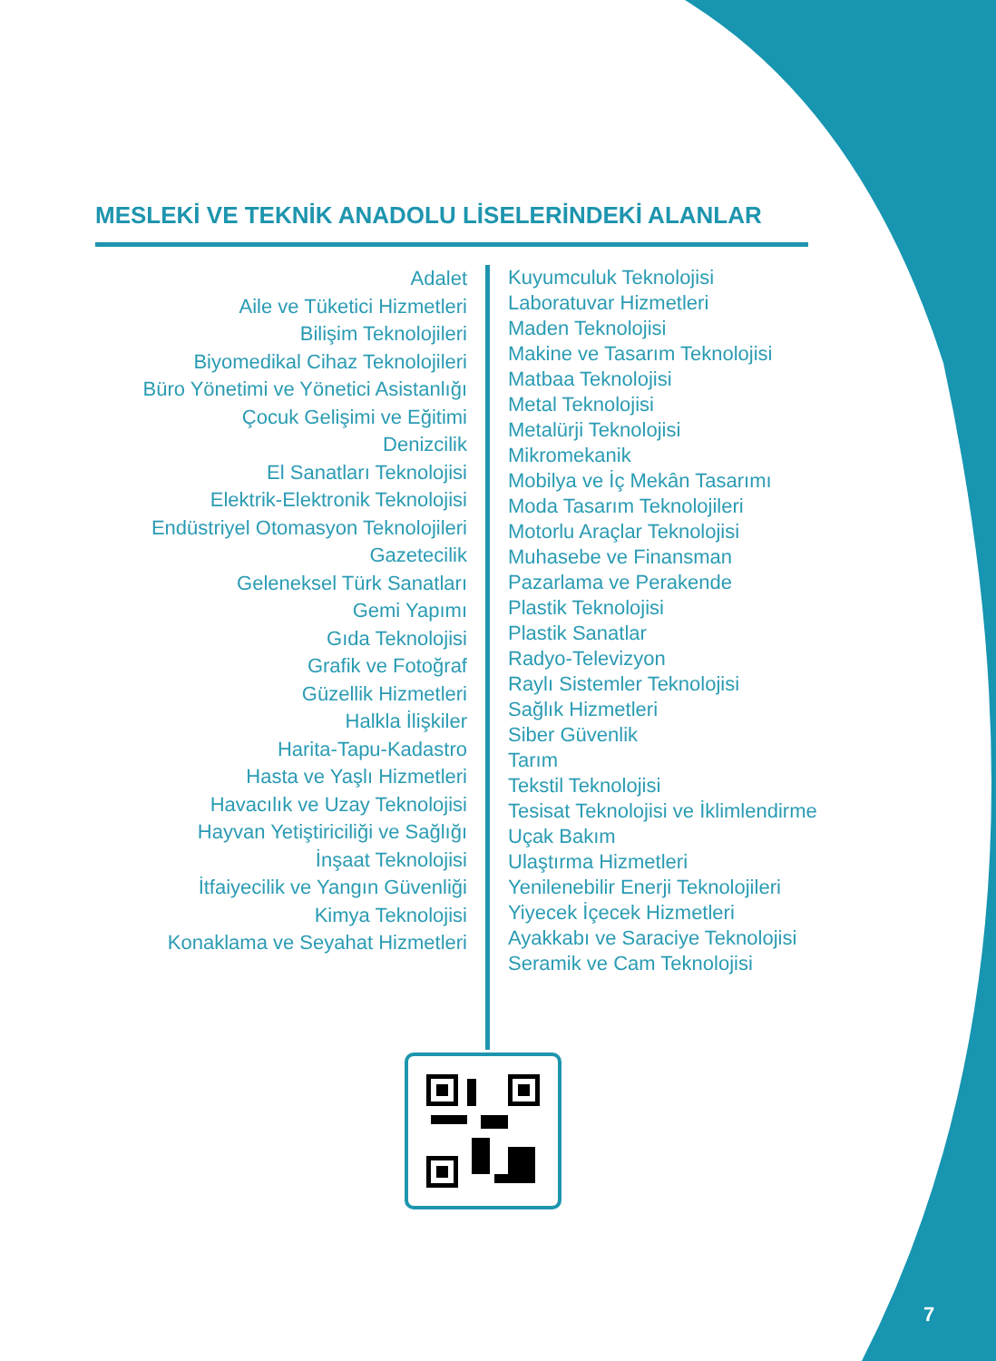MESLEKİ VE TEKNİK ANADOLU LİSELERİNDEKİ ALANLAR
Adalet
Aile ve Tüketici Hizmetleri
Bilişim Teknolojileri
Biyomedikal Cihaz Teknolojileri
Büro Yönetimi ve Yönetici Asistanlığı
Çocuk Gelişimi ve Eğitimi
Denizcilik
El Sanatları Teknolojisi
Elektrik-Elektronik Teknolojisi
Endüstriyel Otomasyon Teknolojileri
Gazetecilik
Geleneksel Türk Sanatları
Gemi Yapımı
Gıda Teknolojisi
Grafik ve Fotoğraf
Güzellik Hizmetleri
Halkla İlişkiler
Harita-Tapu-Kadastro
Hasta ve Yaşlı Hizmetleri
Havacılık ve Uzay Teknolojisi
Hayvan Yetiştiriciliği ve Sağlığı
İnşaat Teknolojisi
İtfaiyecilik ve Yangın Güvenliği
Kimya Teknolojisi
Konaklama ve Seyahat Hizmetleri
Kuyumculuk Teknolojisi
Laboratuvar Hizmetleri
Maden Teknolojisi
Makine ve Tasarım Teknolojisi
Matbaa Teknolojisi
Metal Teknolojisi
Metalürji Teknolojisi
Mikromekanik
Mobilya ve İç Mekân Tasarımı
Moda Tasarım Teknolojileri
Motorlu Araçlar Teknolojisi
Muhasebe ve Finansman
Pazarlama ve Perakende
Plastik Teknolojisi
Plastik Sanatlar
Radyo-Televizyon
Raylı Sistemler Teknolojisi
Sağlık Hizmetleri
Siber Güvenlik
Tarım
Tekstil Teknolojisi
Tesisat Teknolojisi ve İklimlendirme
Uçak Bakım
Ulaştırma Hizmetleri
Yenilenebilir Enerji Teknolojileri
Yiyecek İçecek Hizmetleri
Ayakkabı ve Saraciye Teknolojisi
Seramik ve Cam Teknolojisi
7